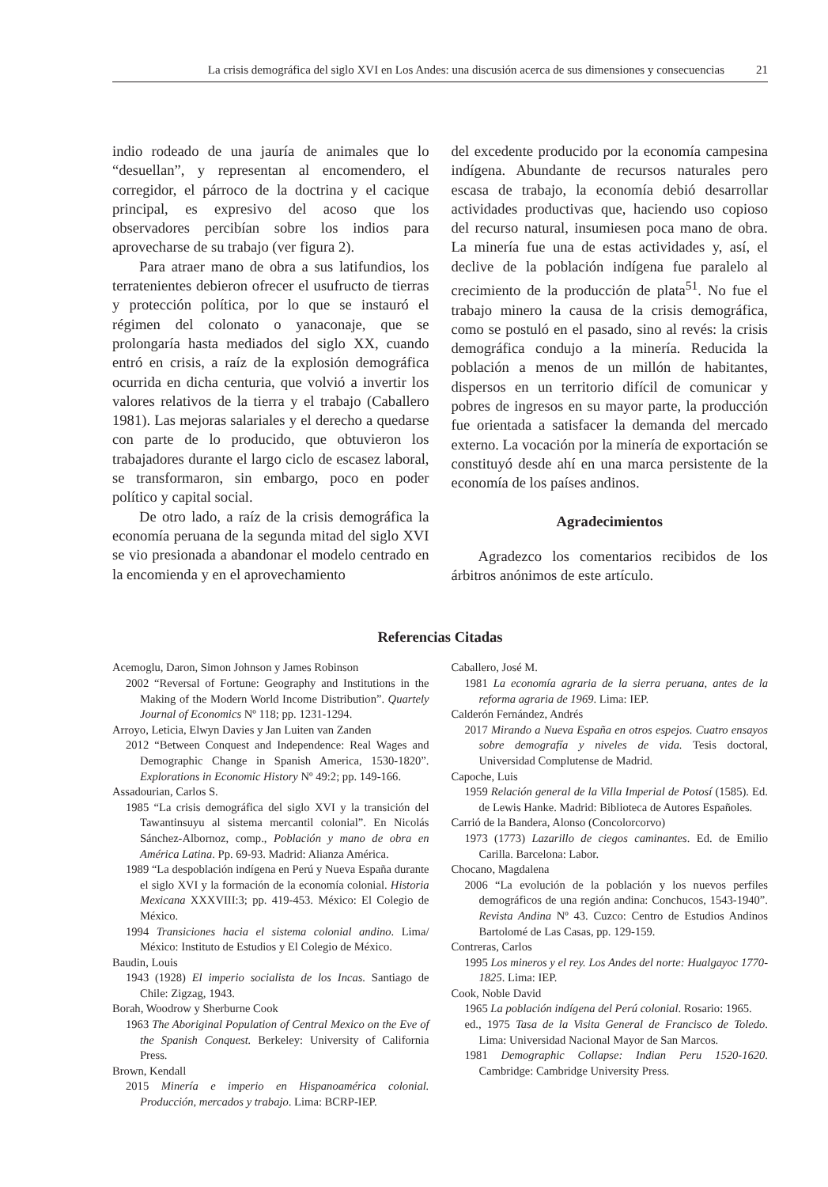La crisis demográfica del siglo XVI en Los Andes: una discusión acerca de sus dimensiones y consecuencias 21
indio rodeado de una jauría de animales que lo “desuellan”, y representan al encomendero, el corregidor, el párroco de la doctrina y el cacique principal, es expresivo del acoso que los observadores percibían sobre los indios para aprovecharse de su trabajo (ver figura 2).
Para atraer mano de obra a sus latifundios, los terratenientes debieron ofrecer el usufructo de tierras y protección política, por lo que se instauró el régimen del colonato o yanaconaje, que se prolongaría hasta mediados del siglo XX, cuando entró en crisis, a raíz de la explosión demográfica ocurrida en dicha centuria, que volvió a invertir los valores relativos de la tierra y el trabajo (Caballero 1981). Las mejoras salariales y el derecho a quedarse con parte de lo producido, que obtuvieron los trabajadores durante el largo ciclo de escasez laboral, se transformaron, sin embargo, poco en poder político y capital social.
De otro lado, a raíz de la crisis demográfica la economía peruana de la segunda mitad del siglo XVI se vio presionada a abandonar el modelo centrado en la encomienda y en el aprovechamiento
del excedente producido por la economía campesina indígena. Abundante de recursos naturales pero escasa de trabajo, la economía debió desarrollar actividades productivas que, haciendo uso copioso del recurso natural, insumiesen poca mano de obra. La minería fue una de estas actividades y, así, el declive de la población indígena fue paralelo al crecimiento de la producción de plata<sup>51</sup>. No fue el trabajo minero la causa de la crisis demográfica, como se postuló en el pasado, sino al revés: la crisis demográfica condujo a la minería. Reducida la población a menos de un millón de habitantes, dispersos en un territorio difícil de comunicar y pobres de ingresos en su mayor parte, la producción fue orientada a satisfacer la demanda del mercado externo. La vocación por la minería de exportación se constituyó desde ahí en una marca persistente de la economía de los países andinos.
Agradecimientos
Agradezco los comentarios recibidos de los árbitros anónimos de este artículo.
Referencias Citadas
Acemoglu, Daron, Simon Johnson y James Robinson
2002 “Reversal of Fortune: Geography and Institutions in the Making of the Modern World Income Distribution”. Quartely Journal of Economics Nº 118; pp. 1231-1294.
Arroyo, Leticia, Elwyn Davies y Jan Luiten van Zanden
2012 “Between Conquest and Independence: Real Wages and Demographic Change in Spanish America, 1530-1820”. Explorations in Economic History Nº 49:2; pp. 149-166.
Assadourian, Carlos S.
1985 “La crisis demográfica del siglo XVI y la transición del Tawantinsuyu al sistema mercantil colonial”. En Nicolás Sánchez-Albornoz, comp., Población y mano de obra en América Latina. Pp. 69-93. Madrid: Alianza América.
1989 “La despoblación indígena en Perú y Nueva España durante el siglo XVI y la formación de la economía colonial. Historia Mexicana XXXVIII:3; pp. 419-453. México: El Colegio de México.
1994 Transiciones hacia el sistema colonial andino. Lima/ México: Instituto de Estudios y El Colegio de México.
Baudin, Louis
1943 (1928) El imperio socialista de los Incas. Santiago de Chile: Zigzag, 1943.
Borah, Woodrow y Sherburne Cook
1963 The Aboriginal Population of Central Mexico on the Eve of the Spanish Conquest. Berkeley: University of California Press.
Brown, Kendall
2015 Minería e imperio en Hispanoamérica colonial. Producción, mercados y trabajo. Lima: BCRP-IEP.
Caballero, José M.
1981 La economía agraria de la sierra peruana, antes de la reforma agraria de 1969. Lima: IEP.
Calderón Fernández, Andrés
2017 Mirando a Nueva España en otros espejos. Cuatro ensayos sobre demografía y niveles de vida. Tesis doctoral, Universidad Complutense de Madrid.
Capoche, Luis
1959 Relación general de la Villa Imperial de Potosí (1585). Ed. de Lewis Hanke. Madrid: Biblioteca de Autores Españoles.
Carrió de la Bandera, Alonso (Concolorcorvo)
1973 (1773) Lazarillo de ciegos caminantes. Ed. de Emilio Carilla. Barcelona: Labor.
Chocano, Magdalena
2006 “La evolución de la población y los nuevos perfiles demográficos de una región andina: Conchucos, 1543-1940”. Revista Andina Nº 43. Cuzco: Centro de Estudios Andinos Bartolomé de Las Casas, pp. 129-159.
Contreras, Carlos
1995 Los mineros y el rey. Los Andes del norte: Hualgayoc 1770-1825. Lima: IEP.
Cook, Noble David
1965 La población indígena del Perú colonial. Rosario: 1965.
ed., 1975 Tasa de la Visita General de Francisco de Toledo. Lima: Universidad Nacional Mayor de San Marcos.
1981 Demographic Collapse: Indian Peru 1520-1620. Cambridge: Cambridge University Press.